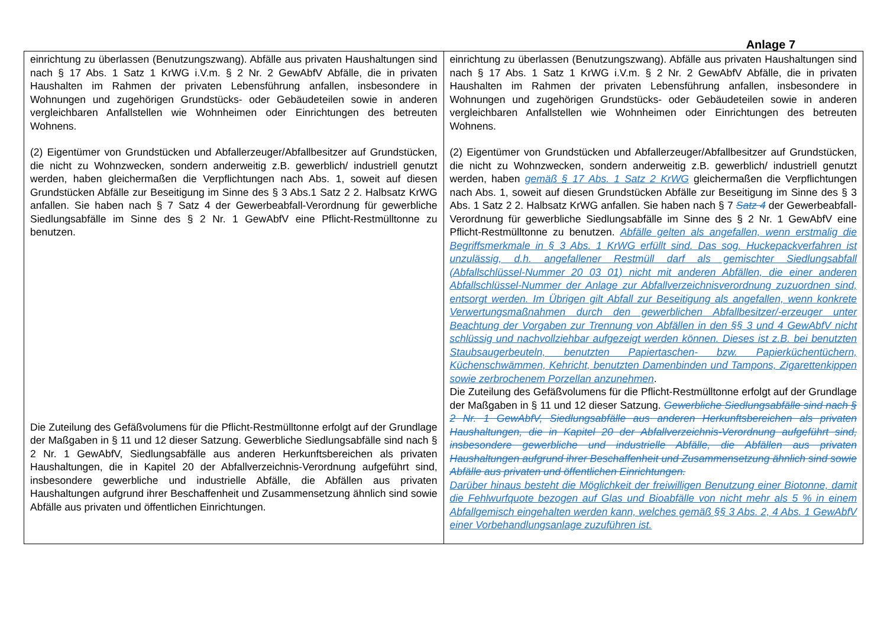Anlage 7
| einrichtung zu überlassen (Benutzungszwang). Abfälle aus privaten Haushaltungen sind nach § 17 Abs. 1 Satz 1 KrWG i.V.m. § 2 Nr. 2 GewAbfV Abfälle, die in privaten Haushalten im Rahmen der privaten Lebensführung anfallen, insbesondere in Wohnungen und zugehörigen Grundstücks- oder Gebäudeteilen sowie in anderen vergleichbaren Anfallstellen wie Wohnheimen oder Einrichtungen des betreuten Wohnens. (2) Eigentümer von Grundstücken und Abfallerzeuger/Abfallbesitzer auf Grundstücken, die nicht zu Wohnzwecken, sondern anderweitig z.B. gewerblich/ industriell genutzt werden, haben gleichermaßen die Verpflichtungen nach Abs. 1, soweit auf diesen Grundstücken Abfälle zur Beseitigung im Sinne des § 3 Abs.1 Satz 2 2. Halbsatz KrWG anfallen. Sie haben nach § 7 Satz 4 der Gewerbeabfall-Verordnung für gewerbliche Siedlungsabfälle im Sinne des § 2 Nr. 1 GewAbfV eine Pflicht-Restmülltonne zu benutzen. Die Zuteilung des Gefäßvolumens für die Pflicht-Restmülltonne erfolgt auf der Grundlage der Maßgaben in § 11 und 12 dieser Satzung. Gewerbliche Siedlungsabfälle sind nach § 2 Nr. 1 GewAbfV, Siedlungsabfälle aus anderen Herkunftsbereichen als privaten Haushaltungen, die in Kapitel 20 der Abfallverzeichnis-Verordnung aufgeführt sind, insbesondere gewerbliche und industrielle Abfälle, die Abfällen aus privaten Haushaltungen aufgrund ihrer Beschaffenheit und Zusammensetzung ähnlich sind sowie Abfälle aus privaten und öffentlichen Einrichtungen. | einrichtung zu überlassen (Benutzungszwang). Abfälle aus privaten Haushaltungen sind nach § 17 Abs. 1 Satz 1 KrWG i.V.m. § 2 Nr. 2 GewAbfV Abfälle, die in privaten Haushalten im Rahmen der privaten Lebensführung anfallen, insbesondere in Wohnungen und zugehörigen Grundstücks- oder Gebäudeteilen sowie in anderen vergleichbaren Anfallstellen wie Wohnheimen oder Einrichtungen des betreuten Wohnens. (2) Eigentümer von Grundstücken und Abfallerzeuger/Abfallbesitzer auf Grundstücken, die nicht zu Wohnzwecken, sondern anderweitig z.B. gewerblich/ industriell genutzt werden, haben gemäß § 17 Abs. 1 Satz 2 KrWG gleichermaßen die Verpflichtungen nach Abs. 1, soweit auf diesen Grundstücken Abfälle zur Beseitigung im Sinne des § 3 Abs. 1 Satz 2 2. Halbsatz KrWG anfallen. Sie haben nach § 7 Satz 4 der Gewerbeabfall-Verordnung für gewerbliche Siedlungsabfälle im Sinne des § 2 Nr. 1 GewAbfV eine Pflicht-Restmülltonne zu benutzen. Abfälle gelten als angefallen, wenn erstmalig die Begriffsmerkmale in § 3 Abs. 1 KrWG erfüllt sind. Das sog. Huckepackverfahren ist unzulässig, d.h. angefallener Restmüll darf als gemischter Siedlungsabfall (Abfallschlüssel-Nummer 20 03 01) nicht mit anderen Abfällen, die einer anderen Abfallschlüssel-Nummer der Anlage zur Abfallverzeichnisverordnung zuzuordnen sind, entsorgt werden. Im Übrigen gilt Abfall zur Beseitigung als angefallen, wenn konkrete Verwertungsmaßnahmen durch den gewerblichen Abfallbesitzer/-erzeuger unter Beachtung der Vorgaben zur Trennung von Abfällen in den §§ 3 und 4 GewAbfV nicht schlüssig und nachvollziehbar aufgezeigt werden können. Dieses ist z.B. bei benutzten Staubsaugerbeuteln, benutzten Papiertaschen- bzw. Papierküchentüchern, Küchenschwämmen, Kehricht, benutzten Damenbinden und Tampons, Zigarettenkippen sowie zerbrochenem Porzellan anzunehmen . Die Zuteilung des Gefäßvolumens für die Pflicht-Restmülltonne erfolgt auf der Grundlage der Maßgaben in § 11 und 12 dieser Satzung. Gewerbliche Siedlungsabfälle sind nach § 2 Nr. 1 GewAbfV, Siedlungsabfälle aus anderen Herkunftsbereichen als privaten Haushaltungen, die in Kapitel 20 der Abfallverzeichnis-Verordnung aufgeführt sind, insbesondere gewerbliche und industrielle Abfälle, die Abfällen aus privaten Haushaltungen aufgrund ihrer Beschaffenheit und Zusammensetzung ähnlich sind sowie Abfälle aus privaten und öffentlichen Einrichtungen. Darüber hinaus besteht die Möglichkeit der freiwilligen Benutzung einer Biotonne, damit die Fehlwurfquote bezogen auf Glas und Bioabfälle von nicht mehr als 5 % in einem Abfallgemisch eingehalten werden kann, welches gemäß §§ 3 Abs. 2, 4 Abs. 1 GewAbfV einer Vorbehandlungsanlage zuzuführen ist. |